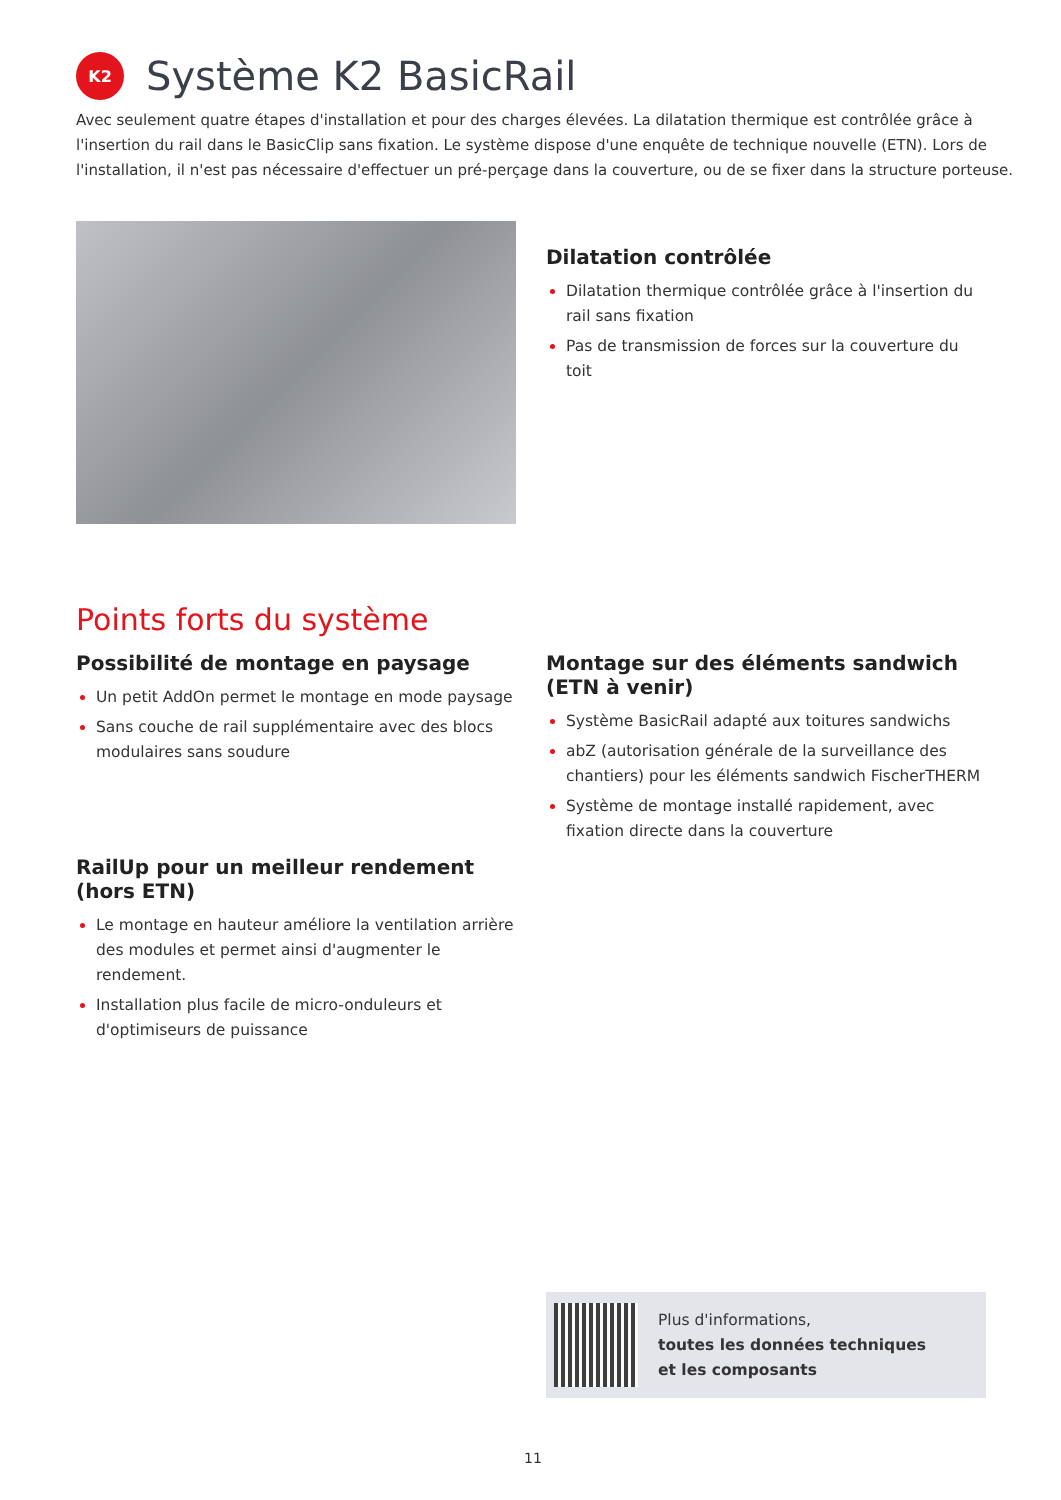K2
Système K2 BasicRail
Avec seulement quatre étapes d'installation et pour des charges élevées. La dilatation thermique est contrôlée grâce à l'insertion du rail dans le BasicClip sans fixation. Le système dispose d'une enquête de technique nouvelle (ETN). Lors de l'installation, il n'est pas nécessaire d'effectuer un pré-perçage dans la couverture, ou de se fixer dans la structure porteuse.
Dilatation contrôlée
Dilatation thermique contrôlée grâce à l'insertion du rail sans fixation
Pas de transmission de forces sur la couverture du toit
Points forts du système
Possibilité de montage en paysage
Un petit AddOn permet le montage en mode paysage
Sans couche de rail supplémentaire avec des blocs modulaires sans soudure
RailUp pour un meilleur rendement (hors ETN)
Le montage en hauteur améliore la ventilation arrière des modules et permet ainsi d'augmenter le rendement.
Installation plus facile de micro-onduleurs et d'optimiseurs de puissance
Montage sur des éléments sandwich (ETN à venir)
Système BasicRail adapté aux toitures sandwichs
abZ (autorisation générale de la surveillance des chantiers) pour les éléments sandwich FischerTHERM
Système de montage installé rapidement, avec fixation directe dans la couverture
Plus d'informations,
toutes les données techniques
et les composants
11